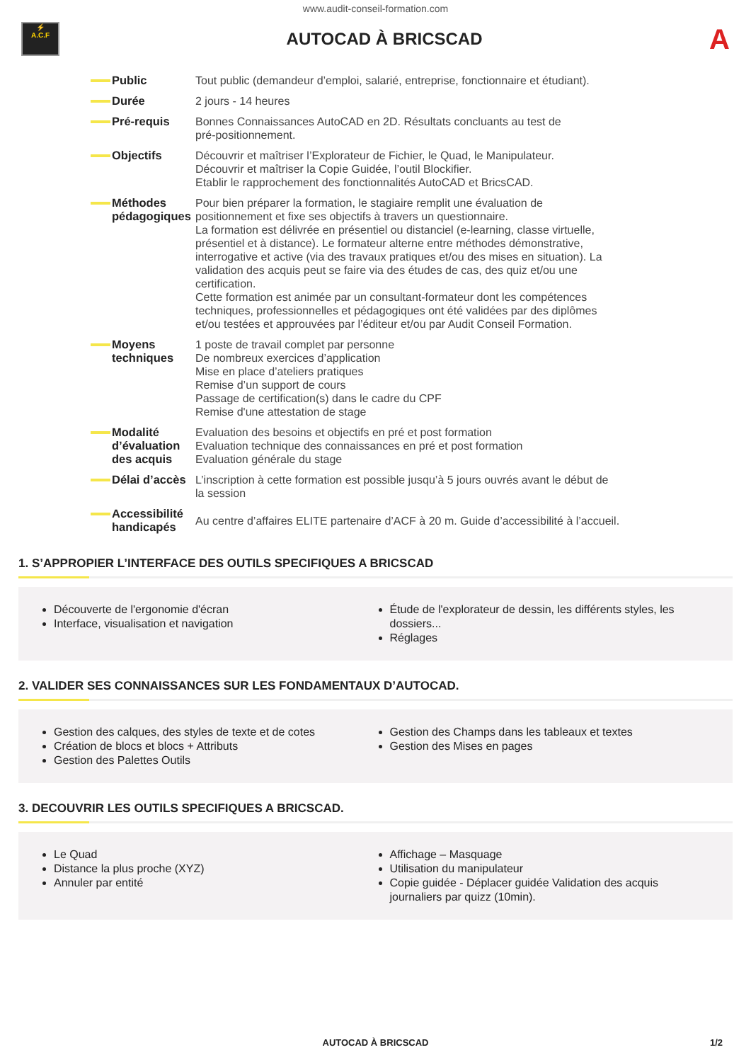www.audit-conseil-formation.com
⚡
A.C.F
AUTOCAD À BRICSCAD
A
| Public | Tout public (demandeur d’emploi, salarié, entreprise, fonctionnaire et étudiant). |
| Durée | 2 jours - 14 heures |
| Pré-requis | Bonnes Connaissances AutoCAD en 2D. Résultats concluants au test de pré-positionnement. |
| Objectifs | Découvrir et maîtriser l’Explorateur de Fichier, le Quad, le Manipulateur. Découvrir et maîtriser la Copie Guidée, l’outil Blockifier. Etablir le rapprochement des fonctionnalités AutoCAD et BricsCAD. |
| Méthodes pédagogiques | Pour bien préparer la formation, le stagiaire remplit une évaluation de positionnement et fixe ses objectifs à travers un questionnaire. La formation est délivrée en présentiel ou distanciel (e-learning, classe virtuelle, présentiel et à distance). Le formateur alterne entre méthodes démonstrative, interrogative et active (via des travaux pratiques et/ou des mises en situation). La validation des acquis peut se faire via des études de cas, des quiz et/ou une certification. Cette formation est animée par un consultant-formateur dont les compétences techniques, professionnelles et pédagogiques ont été validées par des diplômes et/ou testées et approuvées par l’éditeur et/ou par Audit Conseil Formation. |
| Moyens techniques | 1 poste de travail complet par personne De nombreux exercices d’application Mise en place d’ateliers pratiques Remise d’un support de cours Passage de certification(s) dans le cadre du CPF Remise d'une attestation de stage |
| Modalité d’évaluation des acquis | Evaluation des besoins et objectifs en pré et post formation Evaluation technique des connaissances en pré et post formation Evaluation générale du stage |
| Délai d’accès | L’inscription à cette formation est possible jusqu’à 5 jours ouvrés avant le début de la session |
| Accessibilité handicapés | Au centre d’affaires ELITE partenaire d’ACF à 20 m. Guide d’accessibilité à l’accueil. |
1. S’APPROPIER L’INTERFACE DES OUTILS SPECIFIQUES A BRICSCAD
Découverte de l'ergonomie d'écran
Interface, visualisation et navigation
Étude de l'explorateur de dessin, les différents styles, les dossiers...
Réglages
2. VALIDER SES CONNAISSANCES SUR LES FONDAMENTAUX D’AUTOCAD.
Gestion des calques, des styles de texte et de cotes
Création de blocs et blocs + Attributs
Gestion des Palettes Outils
Gestion des Champs dans les tableaux et textes
Gestion des Mises en pages
3. DECOUVRIR LES OUTILS SPECIFIQUES A BRICSCAD.
Le Quad
Distance la plus proche (XYZ)
Annuler par entité
Affichage – Masquage
Utilisation du manipulateur
Copie guidée - Déplacer guidée Validation des acquis journaliers par quizz (10min).
AUTOCAD À BRICSCAD
1/2